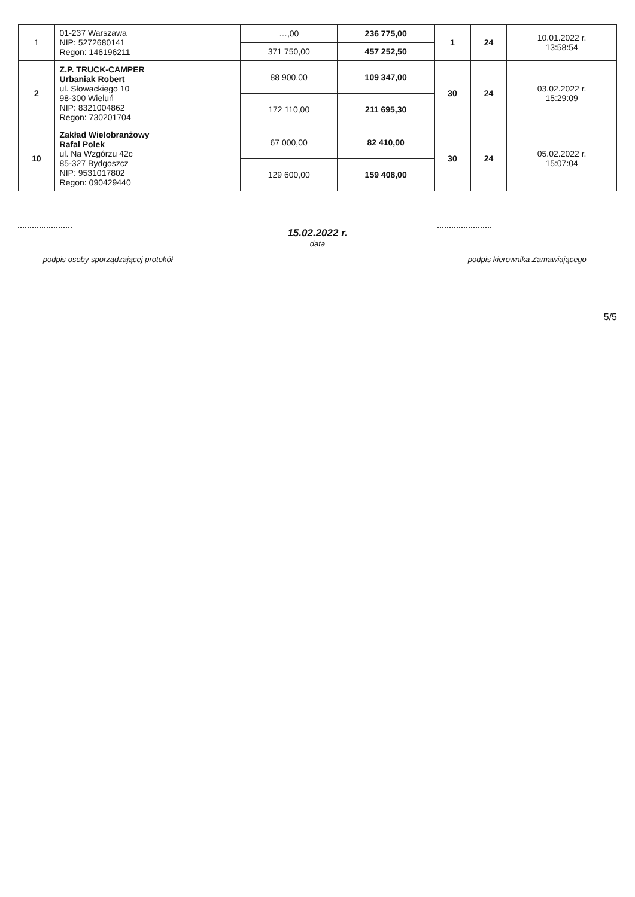| 1 | 01-237 Warszawa NIP: 5272680141 Regon: 146196211 | …,00 | 236 775,00 | 1 | 24 | 10.01.2022 r. 13:58:54 |
| | | 371 750,00 | 457 252,50 | | | |
| 2 | Z.P. TRUCK-CAMPER Urbaniak Robert ul. Słowackiego 10 98-300 Wieluń NIP: 8321004862 Regon: 730201704 | 88 900,00 | 109 347,00 | 30 | 24 | 03.02.2022 r. 15:29:09 |
| | | 172 110,00 | 211 695,30 | | | |
| 10 | Zakład Wielobranżowy Rafał Polek ul. Na Wzgórzu 42c 85-327 Bydgoszcz NIP: 9531017802 Regon: 090429440 | 67 000,00 | 82 410,00 | 30 | 24 | 05.02.2022 r. 15:07:04 |
| | | 129 600,00 | 159 408,00 | | | |
podpis osoby sporządzającej protokół
15.02.2022 r.
data
podpis kierownika Zamawiającego
5/5